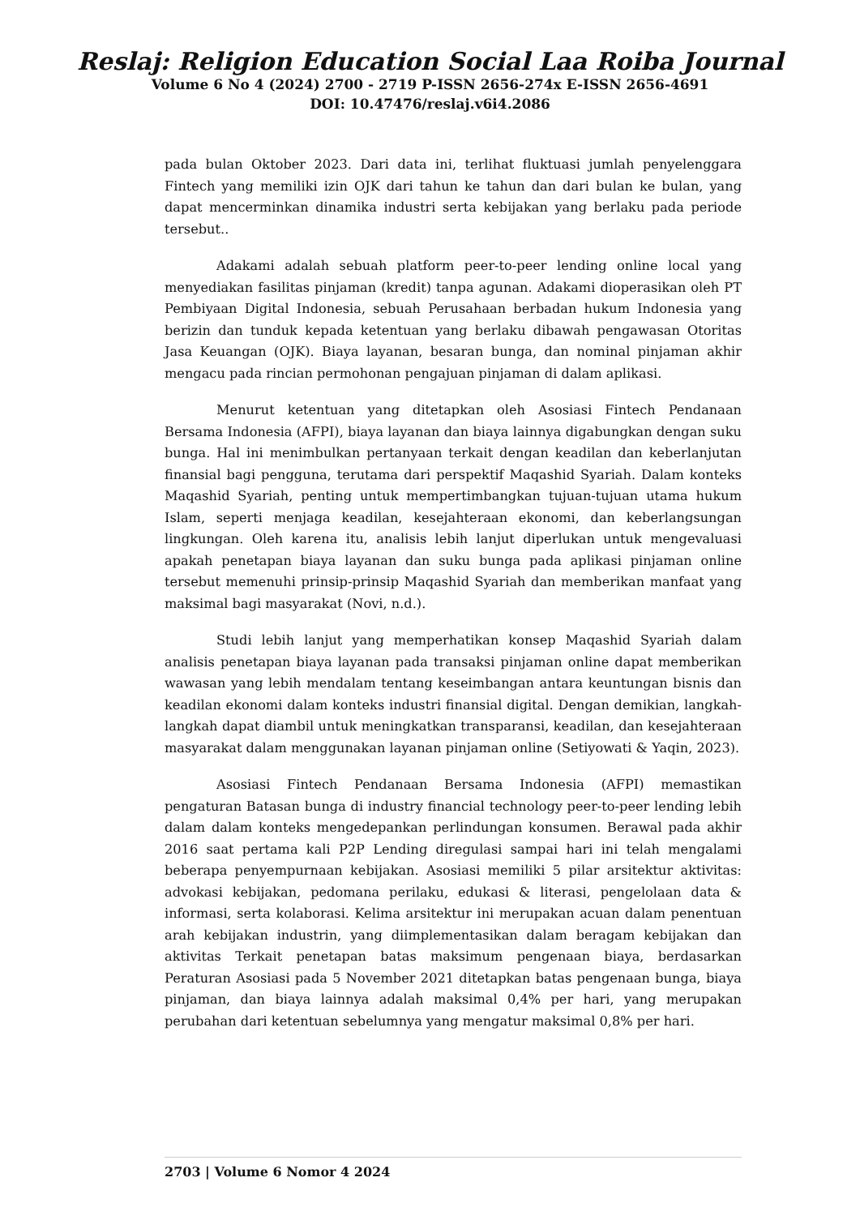Reslaj: Religion Education Social Laa Roiba Journal
Volume 6 No 4 (2024) 2700 - 2719 P-ISSN 2656-274x E-ISSN 2656-4691
DOI: 10.47476/reslaj.v6i4.2086
pada bulan Oktober 2023. Dari data ini, terlihat fluktuasi jumlah penyelenggara Fintech yang memiliki izin OJK dari tahun ke tahun dan dari bulan ke bulan, yang dapat mencerminkan dinamika industri serta kebijakan yang berlaku pada periode tersebut..
Adakami adalah sebuah platform peer-to-peer lending online local yang menyediakan fasilitas pinjaman (kredit) tanpa agunan. Adakami dioperasikan oleh PT Pembiyaan Digital Indonesia, sebuah Perusahaan berbadan hukum Indonesia yang berizin dan tunduk kepada ketentuan yang berlaku dibawah pengawasan Otoritas Jasa Keuangan (OJK). Biaya layanan, besaran bunga, dan nominal pinjaman akhir mengacu pada rincian permohonan pengajuan pinjaman di dalam aplikasi.
Menurut ketentuan yang ditetapkan oleh Asosiasi Fintech Pendanaan Bersama Indonesia (AFPI), biaya layanan dan biaya lainnya digabungkan dengan suku bunga. Hal ini menimbulkan pertanyaan terkait dengan keadilan dan keberlanjutan finansial bagi pengguna, terutama dari perspektif Maqashid Syariah. Dalam konteks Maqashid Syariah, penting untuk mempertimbangkan tujuan-tujuan utama hukum Islam, seperti menjaga keadilan, kesejahteraan ekonomi, dan keberlangsungan lingkungan. Oleh karena itu, analisis lebih lanjut diperlukan untuk mengevaluasi apakah penetapan biaya layanan dan suku bunga pada aplikasi pinjaman online tersebut memenuhi prinsip-prinsip Maqashid Syariah dan memberikan manfaat yang maksimal bagi masyarakat (Novi, n.d.).
Studi lebih lanjut yang memperhatikan konsep Maqashid Syariah dalam analisis penetapan biaya layanan pada transaksi pinjaman online dapat memberikan wawasan yang lebih mendalam tentang keseimbangan antara keuntungan bisnis dan keadilan ekonomi dalam konteks industri finansial digital. Dengan demikian, langkah-langkah dapat diambil untuk meningkatkan transparansi, keadilan, dan kesejahteraan masyarakat dalam menggunakan layanan pinjaman online (Setiyowati & Yaqin, 2023).
Asosiasi Fintech Pendanaan Bersama Indonesia (AFPI) memastikan pengaturan Batasan bunga di industry financial technology peer-to-peer lending lebih dalam dalam konteks mengedepankan perlindungan konsumen. Berawal pada akhir 2016 saat pertama kali P2P Lending diregulasi sampai hari ini telah mengalami beberapa penyempurnaan kebijakan. Asosiasi memiliki 5 pilar arsitektur aktivitas: advokasi kebijakan, pedomana perilaku, edukasi & literasi, pengelolaan data & informasi, serta kolaborasi. Kelima arsitektur ini merupakan acuan dalam penentuan arah kebijakan industrin, yang diimplementasikan dalam beragam kebijakan dan aktivitas Terkait penetapan batas maksimum pengenaan biaya, berdasarkan Peraturan Asosiasi pada 5 November 2021 ditetapkan batas pengenaan bunga, biaya pinjaman, dan biaya lainnya adalah maksimal 0,4% per hari, yang merupakan perubahan dari ketentuan sebelumnya yang mengatur maksimal 0,8% per hari.
2703 | Volume 6 Nomor 4 2024